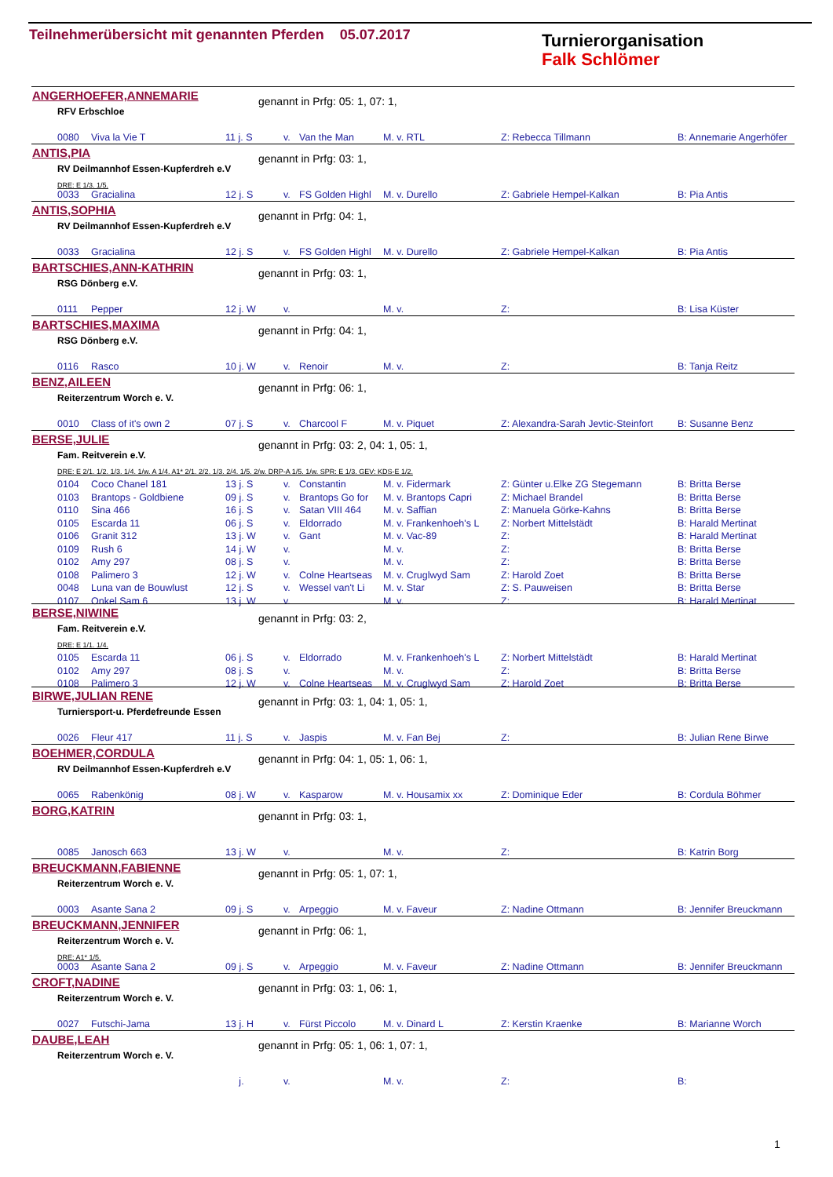Teilnehmerübersicht mit genannten Pferden 05.07.2017
Turnierorganisation
Falk Schlömer
ANGERHOEFER,ANNEMARIE genannt in Prfg: 05: 1, 07: 1,
RFV Erbschloe
| 0080 | Viva la Vie T | 11 j. S | v. | Van the Man | M. v. RTL | Z: Rebecca Tillmann | B: Annemarie Angerhöfer |
ANTIS,PIA genannt in Prfg: 03: 1,
RV Deilmannhof Essen-Kupferdreh e.V
DRE: E 1/3. 1/5.
| 0033 | Gracialina | 12 j. S | v. | FS Golden Highl | M. v. Durello | Z: Gabriele Hempel-Kalkan | B: Pia Antis |
ANTIS,SOPHIA genannt in Prfg: 04: 1,
RV Deilmannhof Essen-Kupferdreh e.V
| 0033 | Gracialina | 12 j. S | v. | FS Golden Highl | M. v. Durello | Z: Gabriele Hempel-Kalkan | B: Pia Antis |
BARTSCHIES,ANN-KATHRIN genannt in Prfg: 03: 1,
RSG Dönberg e.V.
| 0111 | Pepper | 12 j. W | v. | | M. v. | Z: | B: Lisa Küster |
BARTSCHIES,MAXIMA genannt in Prfg: 04: 1,
RSG Dönberg e.V.
| 0116 | Rasco | 10 j. W | v. | Renoir | M. v. | Z: | B: Tanja Reitz |
BENZ,AILEEN genannt in Prfg: 06: 1,
Reiterzentrum Worch e. V.
| 0010 | Class of it's own 2 | 07 j. S | v. | Charcool F | M. v. Piquet | Z: Alexandra-Sarah Jevtic-Steinfort | B: Susanne Benz |
BERSE,JULIE
genannt in Prfg: 03: 2, 04: 1, 05: 1,
Fam. Reitverein e.V.
DRE: E 2/1. 1/2. 1/3. 1/4. 1/w. A 1/4. A1* 2/1. 2/2. 1/3. 2/4. 1/5. 2/w. DRP-A 1/5. 1/w. SPR: E 1/3. GEV: KDS-E 1/2.
| 0104 | Coco Chanel 181 | 13 j. S | v. | Constantin | M. v. Fidermark | Z: Günter u.Elke ZG Stegemann | B: Britta Berse |
| 0103 | Brantops - Goldbiene | 09 j. S | v. | Brantops Go for | M. v. Brantops Capri | Z: Michael Brandel | B: Britta Berse |
| 0110 | Sina 466 | 16 j. S | v. | Satan VIII 464 | M. v. Saffian | Z: Manuela Görke-Kahns | B: Britta Berse |
| 0105 | Escarda 11 | 06 j. S | v. | Eldorrado | M. v. Frankenhoeh's L | Z: Norbert Mittelstädt | B: Harald Mertinat |
| 0106 | Granit 312 | 13 j. W | v. | Gant | M. v. Vac-89 | Z: | B: Harald Mertinat |
| 0109 | Rush 6 | 14 j. W | v. | | M. v. | Z: | B: Britta Berse |
| 0102 | Amy 297 | 08 j. S | v. | | M. v. | Z: | B: Britta Berse |
| 0108 | Palimero 3 | 12 j. W | v. | Colne Heartseas | M. v. Cruglwyd Sam | Z: Harold Zoet | B: Britta Berse |
| 0048 | Luna van de Bouwlust | 12 j. S | v. | Wessel van't Li | M. v. Star | Z: S. Pauweisen | B: Britta Berse |
| 0107 | Onkel Sam 6 | 13 j. W | v. | | M. v. | Z: | B: Harald Mertinat |
BERSE,NIWINE genannt in Prfg: 03: 2,
Fam. Reitverein e.V.
DRE: E 1/1. 1/4.
| 0105 | Escarda 11 | 06 j. S | v. | Eldorrado | M. v. Frankenhoeh's L | Z: Norbert Mittelstädt | B: Harald Mertinat |
| 0102 | Amy 297 | 08 j. S | v. | | M. v. | Z: | B: Britta Berse |
| 0108 | Palimero 3 | 12 j. W | v. | Colne Heartseas | M. v. Cruglwyd Sam | Z: Harold Zoet | B: Britta Berse |
BIRWE,JULIAN RENE
genannt in Prfg: 03: 1, 04: 1, 05: 1,
Turniersport-u. Pferdefreunde Essen
| 0026 | Fleur 417 | 11 j. S | v. | Jaspis | M. v. Fan Bej | Z: | B: Julian Rene Birwe |
BOEHMER,CORDULA
genannt in Prfg: 04: 1, 05: 1, 06: 1,
RV Deilmannhof Essen-Kupferdreh e.V
| 0065 | Rabenkönig | 08 j. W | v. | Kasparow | M. v. Housamix xx | Z: Dominique Eder | B: Cordula Böhmer |
BORG,KATRIN genannt in Prfg: 03: 1,
| 0085 | Janosch 663 | 13 j. W | v. | | M. v. | Z: | B: Katrin Borg |
BREUCKMANN,FABIENNE genannt in Prfg: 05: 1, 07: 1,
Reiterzentrum Worch e. V.
| 0003 | Asante Sana 2 | 09 j. S | v. | Arpeggio | M. v. Faveur | Z: Nadine Ottmann | B: Jennifer Breuckmann |
BREUCKMANN,JENNIFER genannt in Prfg: 06: 1,
Reiterzentrum Worch e. V.
DRE: A1* 1/5.
| 0003 | Asante Sana 2 | 09 j. S | v. | Arpeggio | M. v. Faveur | Z: Nadine Ottmann | B: Jennifer Breuckmann |
CROFT,NADINE genannt in Prfg: 03: 1, 06: 1,
Reiterzentrum Worch e. V.
| 0027 | Futschi-Jama | 13 j. H | v. | Fürst Piccolo | M. v. Dinard L | Z: Kerstin Kraenke | B: Marianne Worch |
DAUBE,LEAH
genannt in Prfg: 05: 1, 06: 1, 07: 1,
Reiterzentrum Worch e. V.
| | | j. | v. | | M. v. | Z: | B: |
1